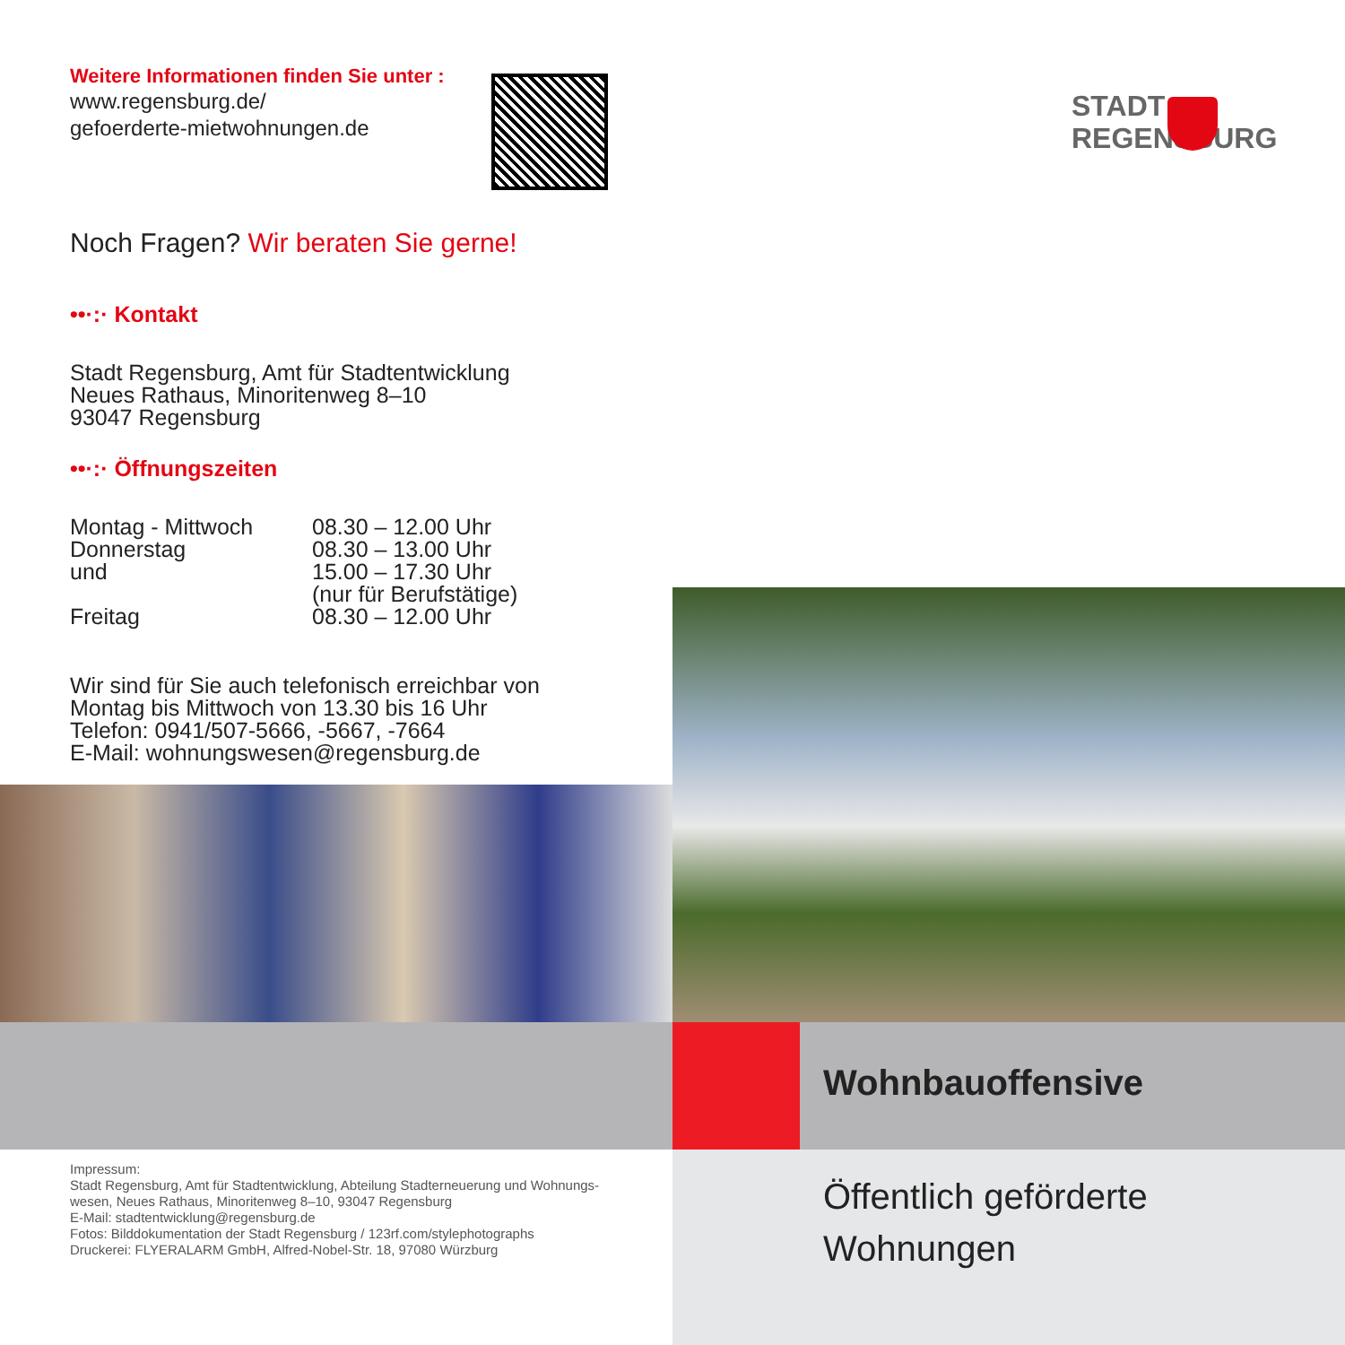Weitere Informationen finden Sie unter :
www.regensburg.de/
gefoerderte-mietwohnungen.de
Noch Fragen? Wir beraten Sie gerne!
••·:· Kontakt
Stadt Regensburg, Amt für Stadtentwicklung
Neues Rathaus, Minoritenweg 8–10
93047 Regensburg
••·:· Öffnungszeiten
Montag - Mittwoch 08.30 – 12.00 Uhr Donnerstag 08.30 – 13.00 Uhr und 15.00 – 17.30 Uhr (nur für Berufstätige) Freitag 08.30 – 12.00 Uhr
Wir sind für Sie auch telefonisch erreichbar von
Montag bis Mittwoch von 13.30 bis 16 Uhr
Telefon: 0941/507-5666, -5667, -7664
E-Mail: wohnungswesen@regensburg.de
Impressum:
Stadt Regensburg, Amt für Stadtentwicklung, Abteilung Stadterneuerung und Wohnungs-
wesen, Neues Rathaus, Minoritenweg 8–10, 93047 Regensburg
E-Mail: stadtentwicklung@regensburg.de
Fotos: Bilddokumentation der Stadt Regensburg / 123rf.com/stylephotographs
Druckerei: FLYERALARM GmbH, Alfred-Nobel-Str. 18, 97080 Würzburg
STADT
REGENSBURG
Wohnbauoffensive
Öffentlich geförderte
Wohnungen